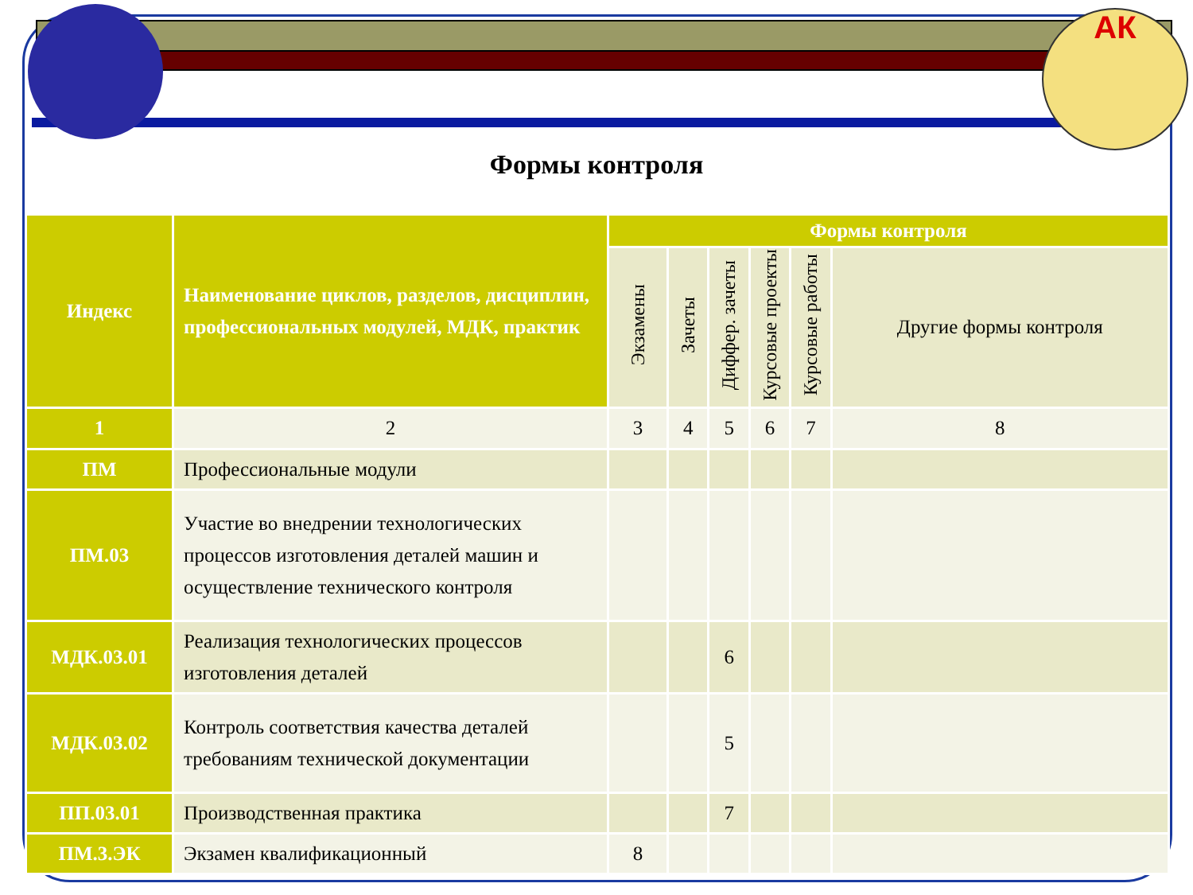АК
Формы контроля
| Индекс | Наименование циклов, разделов, дисциплин, профессиональных модулей, МДК, практик | Формы контроля | | | | | |
| --- | --- | --- | --- | --- | --- | --- | --- |
| | | Экзамены | Зачеты | Диффер. зачеты | Курсовые проекты | Курсовые работы | Другие формы контроля |
| 1 | 2 | 3 | 4 | 5 | 6 | 7 | 8 |
| ПМ | Профессиональные модули | | | | | | |
| ПМ.03 | Участие во внедрении технологических процессов изготовления деталей машин и осуществление технического контроля | | | | | | |
| МДК.03.01 | Реализация технологических процессов изготовления деталей | | | 6 | | | |
| МДК.03.02 | Контроль соответствия качества деталей требованиям технической документации | | | 5 | | | |
| ПП.03.01 | Производственная практика | | | 7 | | | |
| ПМ.3.ЭК | Экзамен квалификационный | 8 | | | | | |